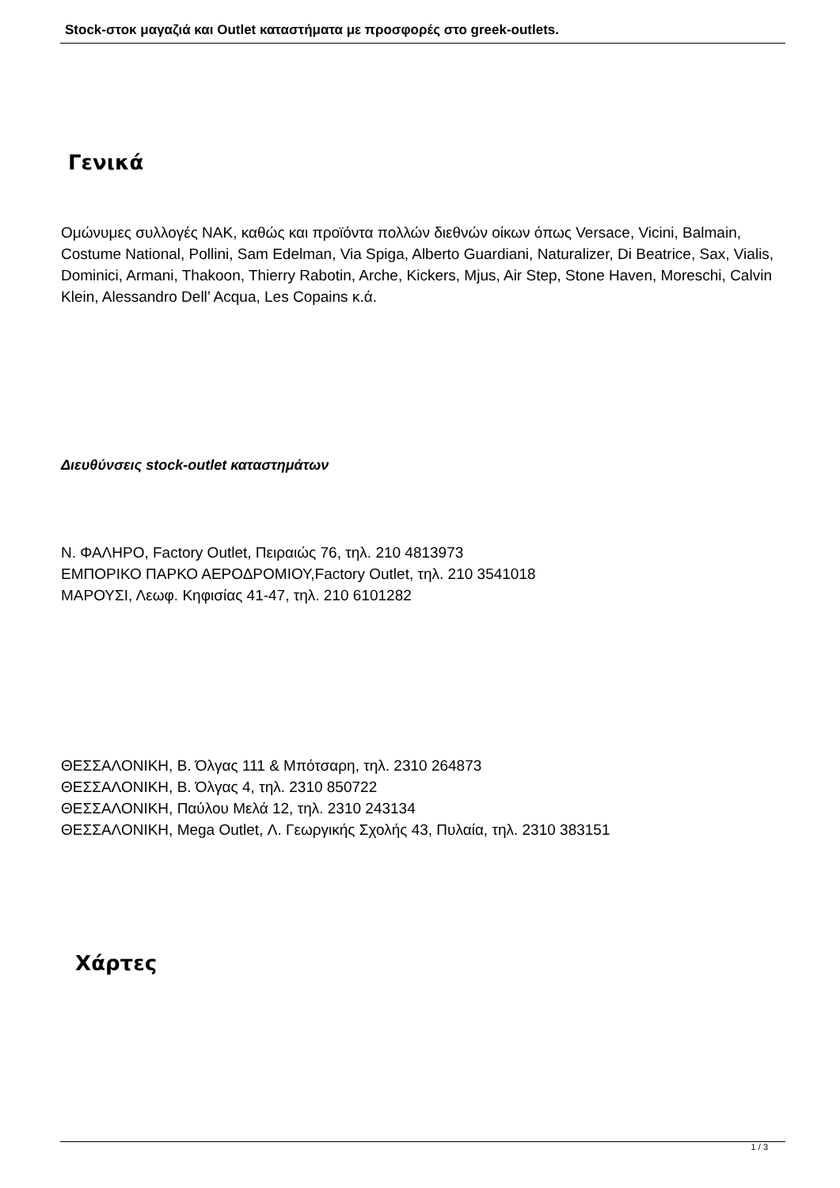Stock-στοκ μαγαζιά και Outlet καταστήματα με προσφορές στο greek-outlets.
Γενικά
Ομώνυμες συλλογές ΝΑΚ, καθώς και προϊόντα πολλών διεθνών οίκων όπως Versace, Vicini, Balmain, Costume National, Pollini, Sam Edelman, Via Spiga, Alberto Guardiani, Naturalizer, Di Beatrice, Sax, Vialis, Dominici, Armani, Thakoon, Thierry Rabotin, Arche, Kickers, Mjus, Air Step, Stone Haven, Moreschi, Calvin Klein, Alessandro Dell’ Acqua, Les Copains κ.ά.
Διευθύνσεις stock-outlet καταστημάτων
Ν. ΦΑΛΗΡΟ, Factory Outlet, Πειραιώς 76, τηλ. 210 4813973
ΕΜΠΟΡΙΚΟ ΠΑΡΚΟ ΑΕΡΟΔΡΟΜΙΟΥ,Factory Outlet, τηλ. 210 3541018
ΜΑΡΟΥΣΙ, Λεωφ. Κηφισίας 41-47, τηλ. 210 6101282
ΘΕΣΣΑΛΟΝΙΚΗ, Β. Όλγας 111 & Μπότσαρη, τηλ. 2310 264873
ΘΕΣΣΑΛΟΝΙΚΗ, Β. Όλγας 4, τηλ. 2310 850722
ΘΕΣΣΑΛΟΝΙΚΗ, Παύλου Μελά 12, τηλ. 2310 243134
ΘΕΣΣΑΛΟΝΙΚΗ, Mega Outlet, Λ. Γεωργικής Σχολής 43, Πυλαία, τηλ. 2310 383151
Χάρτες
1 / 3